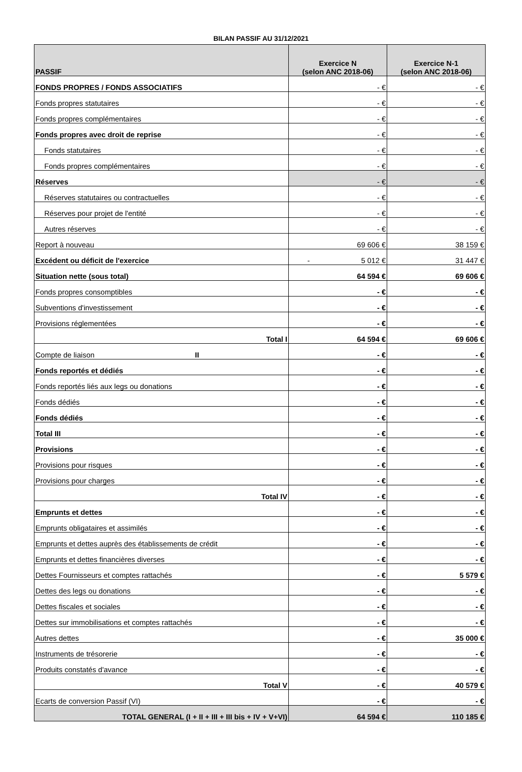BILAN PASSIF AU 31/12/2021
| PASSIF | Exercice N (selon ANC 2018-06) | Exercice N-1 (selon ANC 2018-06) |
| --- | --- | --- |
| FONDS PROPRES / FONDS ASSOCIATIFS | - € | - € |
| Fonds propres statutaires | - € | - € |
| Fonds propres complémentaires | - € | - € |
| Fonds propres avec droit de reprise | - € | - € |
| Fonds statutaires | - € | - € |
| Fonds propres complémentaires | - € | - € |
| Réserves | - € | - € |
| Réserves statutaires ou contractuelles | - € | - € |
| Réserves pour projet de l'entité | - € | - € |
| Autres réserves | - € | - € |
| Report à nouveau | 69 606 € | 38 159 € |
| Excédent ou déficit de l'exercice | - 5 012 € | 31 447 € |
| Situation nette (sous total) | 64 594 € | 69 606 € |
| Fonds propres consomptibles | - € | - € |
| Subventions d'investissement | - € | - € |
| Provisions réglementées | - € | - € |
| Total I | 64 594 € | 69 606 € |
| Compte de liaison II | - € | - € |
| Fonds reportés et dédiés | - € | - € |
| Fonds reportés liés aux legs ou donations | - € | - € |
| Fonds dédiés | - € | - € |
| Fonds dédiés | - € | - € |
| Total III | - € | - € |
| Provisions | - € | - € |
| Provisions pour risques | - € | - € |
| Provisions pour charges | - € | - € |
| Total IV | - € | - € |
| Emprunts et dettes | - € | - € |
| Emprunts obligataires et assimilés | - € | - € |
| Emprunts et dettes auprès des établissements de crédit | - € | - € |
| Emprunts et dettes financières diverses | - € | - € |
| Dettes Fournisseurs et comptes rattachés | - € | 5 579 € |
| Dettes des legs ou donations | - € | - € |
| Dettes fiscales et sociales | - € | - € |
| Dettes sur immobilisations et comptes rattachés | - € | - € |
| Autres dettes | - € | 35 000 € |
| Instruments de trésorerie | - € | - € |
| Produits constatés d'avance | - € | - € |
| Total V | - € | 40 579 € |
| Ecarts de conversion Passif (VI) | - € | - € |
| TOTAL GENERAL (I + II + III + III bis + IV + V+VI) | 64 594 € | 110 185 € |